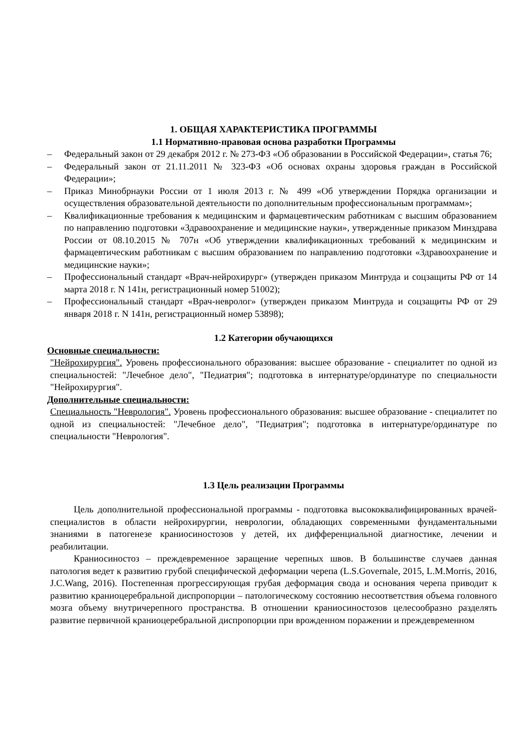1. ОБЩАЯ ХАРАКТЕРИСТИКА ПРОГРАММЫ
1.1 Нормативно-правовая основа разработки Программы
– Федеральный закон от 29 декабря 2012 г. № 273-ФЗ «Об образовании в Российской Федерации», статья 76;
– Федеральный закон от 21.11.2011 № 323-ФЗ «Об основах охраны здоровья граждан в Российской Федерации»;
– Приказ Минобрнауки России от 1 июля 2013 г. № 499 «Об утверждении Порядка организации и осуществления образовательной деятельности по дополнительным профессиональным программам»;
– Квалификационные требования к медицинским и фармацевтическим работникам с высшим образованием по направлению подготовки «Здравоохранение и медицинские науки», утвержденные приказом Минздрава России от 08.10.2015 № 707н «Об утверждении квалификационных требований к медицинским и фармацевтическим работникам с высшим образованием по направлению подготовки «Здравоохранение и медицинские науки»;
– Профессиональный стандарт «Врач-нейрохирург» (утвержден приказом Минтруда и соцзащиты РФ от 14 марта 2018 г. N 141н, регистрационный номер 51002);
– Профессиональный стандарт «Врач-невролог» (утвержден приказом Минтруда и соцзащиты РФ от 29 января 2018 г. N 141н, регистрационный номер 53898);
1.2 Категории обучающихся
Основные специальности:
"Нейрохирургия". Уровень профессионального образования: высшее образование - специалитет по одной из специальностей: "Лечебное дело", "Педиатрия"; подготовка в интернатуре/ординатуре по специальности "Нейрохирургия".
Дополнительные специальности:
Специальность "Неврология". Уровень профессионального образования: высшее образование - специалитет по одной из специальностей: "Лечебное дело", "Педиатрия"; подготовка в интернатуре/ординатуре по специальности "Неврология".
1.3 Цель реализации Программы
Цель дополнительной профессиональной программы - подготовка высококвалифицированных врачей-специалистов в области нейрохирургии, неврологии, обладающих современными фундаментальными знаниями в патогенезе краниосиностозов у детей, их дифференциальной диагностике, лечении и реабилитации.
Краниосиностоз – преждевременное заращение черепных швов. В большинстве случаев данная патология ведет к развитию грубой специфической деформации черепа (L.S.Governale, 2015, L.M.Morris, 2016, J.C.Wang, 2016). Постепенная прогрессирующая грубая деформация свода и основания черепа приводит к развитию краниоцеребральной диспропорции – патологическому состоянию несоответствия объема головного мозга объему внутричерепного пространства. В отношении краниосиностозов целесообразно разделять развитие первичной краниоцеребральной диспропорции при врожденном поражении и преждевременном